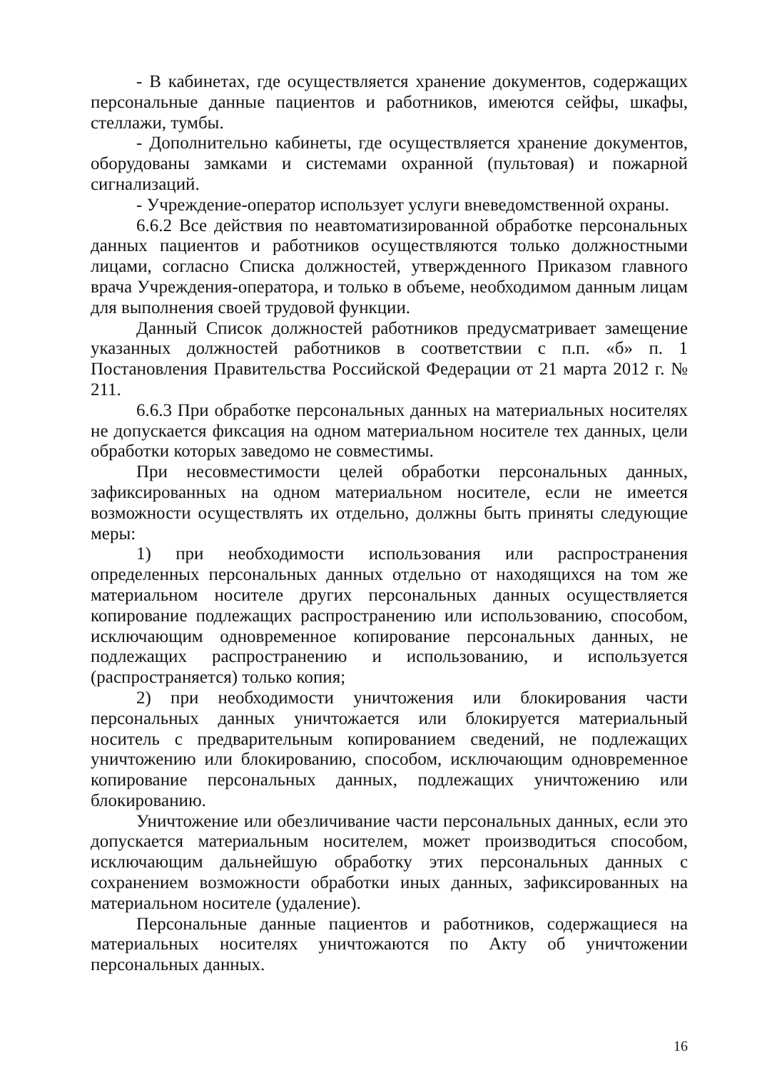- В кабинетах, где осуществляется хранение документов, содержащих персональные данные пациентов и работников, имеются сейфы, шкафы, стеллажи, тумбы.
- Дополнительно кабинеты, где осуществляется хранение документов, оборудованы замками и системами охранной (пультовая) и пожарной сигнализаций.
- Учреждение-оператор использует услуги вневедомственной охраны.
6.6.2 Все действия по неавтоматизированной обработке персональных данных пациентов и работников осуществляются только должностными лицами, согласно Списка должностей, утвержденного Приказом главного врача Учреждения-оператора, и только в объеме, необходимом данным лицам для выполнения своей трудовой функции.
Данный Список должностей работников предусматривает замещение указанных должностей работников в соответствии с п.п. «б» п. 1 Постановления Правительства Российской Федерации от 21 марта 2012 г. № 211.
6.6.3 При обработке персональных данных на материальных носителях не допускается фиксация на одном материальном носителе тех данных, цели обработки которых заведомо не совместимы.
При несовместимости целей обработки персональных данных, зафиксированных на одном материальном носителе, если не имеется возможности осуществлять их отдельно, должны быть приняты следующие меры:
1) при необходимости использования или распространения определенных персональных данных отдельно от находящихся на том же материальном носителе других персональных данных осуществляется копирование подлежащих распространению или использованию, способом, исключающим одновременное копирование персональных данных, не подлежащих распространению и использованию, и используется (распространяется) только копия;
2) при необходимости уничтожения или блокирования части персональных данных уничтожается или блокируется материальный носитель с предварительным копированием сведений, не подлежащих уничтожению или блокированию, способом, исключающим одновременное копирование персональных данных, подлежащих уничтожению или блокированию.
Уничтожение или обезличивание части персональных данных, если это допускается материальным носителем, может производиться способом, исключающим дальнейшую обработку этих персональных данных с сохранением возможности обработки иных данных, зафиксированных на материальном носителе (удаление).
Персональные данные пациентов и работников, содержащиеся на материальных носителях уничтожаются по Акту об уничтожении персональных данных.
16